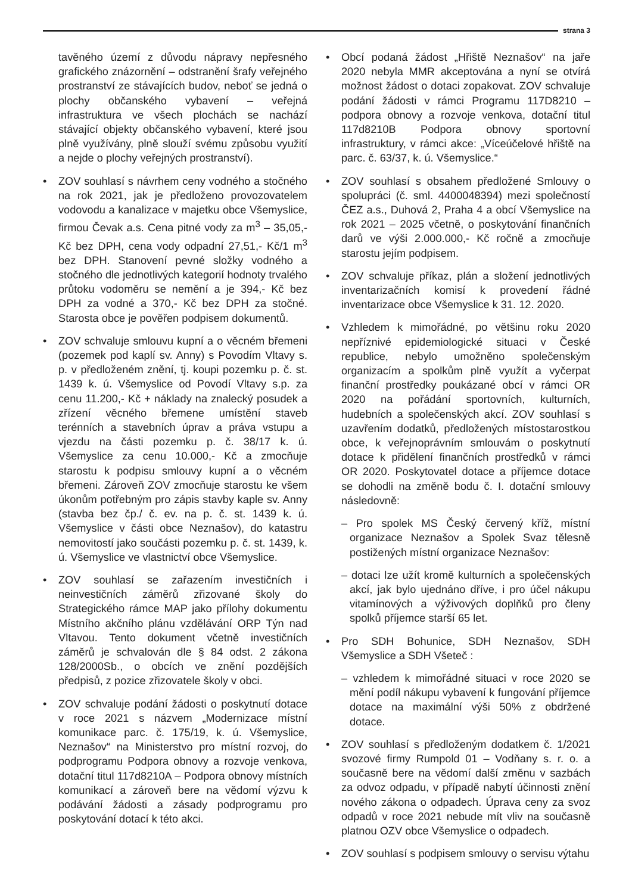strana 3
tavěného území z důvodu nápravy nepřesného grafického znázornění – odstranění šrafy veřejného prostranství ze stávajících budov, neboť se jedná o plochy občanského vybavení – veřejná infrastruktura ve všech plochách se nachází stávající objekty občanského vybavení, které jsou plně využívány, plně slouží svému způsobu využití a nejde o plochy veřejných prostranství).
• ZOV souhlasí s návrhem ceny vodného a stočného na rok 2021, jak je předloženo provozovatelem vodovodu a kanalizace v majetku obce Všemyslice, firmou Čevak a.s. Cena pitné vody za m<sup>3</sup> – 35,05,- Kč bez DPH, cena vody odpadní 27,51,- Kč/1 m<sup>3</sup> bez DPH. Stanovení pevné složky vodného a stočného dle jednotlivých kategorií hodnoty trvalého průtoku vodoměru se nemění a je 394,- Kč bez DPH za vodné a 370,- Kč bez DPH za stočné. Starosta obce je pověřen podpisem dokumentů.
• ZOV schvaluje smlouvu kupní a o věcném břemeni (pozemek pod kaplí sv. Anny) s Povodím Vltavy s. p. v předloženém znění, tj. koupi pozemku p. č. st. 1439 k. ú. Všemyslice od Povodí Vltavy s.p. za cenu 11.200,- Kč + náklady na znalecký posudek a zřízení věcného břemene umístění staveb terénních a stavebních úprav a práva vstupu a vjezdu na části pozemku p. č. 38/17 k. ú. Všemyslice za cenu 10.000,- Kč a zmocňuje starostu k podpisu smlouvy kupní a o věcném břemeni. Zároveň ZOV zmocňuje starostu ke všem úkonům potřebným pro zápis stavby kaple sv. Anny (stavba bez čp./ č. ev. na p. č. st. 1439 k. ú. Všemyslice v části obce Neznašov), do katastru nemovitostí jako součásti pozemku p. č. st. 1439, k. ú. Všemyslice ve vlastnictví obce Všemyslice.
• ZOV souhlasí se zařazením investičních i neinvestičních záměrů zřizované školy do Strategického rámce MAP jako přílohy dokumentu Místního akčního plánu vzdělávání ORP Týn nad Vltavou. Tento dokument včetně investičních záměrů je schvalován dle § 84 odst. 2 zákona 128/2000Sb., o obcích ve znění pozdějších předpisů, z pozice zřizovatele školy v obci.
• ZOV schvaluje podání žádosti o poskytnutí dotace v roce 2021 s názvem „Modernizace místní komunikace parc. č. 175/19, k. ú. Všemyslice, Neznašov“ na Ministerstvo pro místní rozvoj, do podprogramu Podpora obnovy a rozvoje venkova, dotační titul 117d8210A – Podpora obnovy místních komunikací a zároveň bere na vědomí výzvu k podávání žádosti a zásady podprogramu pro poskytování dotací k této akci.
• Obcí podaná žádost „Hřiště Neznašov“ na jaře 2020 nebyla MMR akceptována a nyní se otvírá možnost žádost o dotaci zopakovat. ZOV schvaluje podání žádosti v rámci Programu 117D8210 – podpora obnovy a rozvoje venkova, dotační titul 117d8210B Podpora obnovy sportovní infrastruktury, v rámci akce: „Víceúčelové hřiště na parc. č. 63/37, k. ú. Všemyslice.“
• ZOV souhlasí s obsahem předložené Smlouvy o spolupráci (č. sml. 4400048394) mezi společností ČEZ a.s., Duhová 2, Praha 4 a obcí Všemyslice na rok 2021 – 2025 včetně, o poskytování finančních darů ve výši 2.000.000,- Kč ročně a zmocňuje starostu jejím podpisem.
• ZOV schvaluje příkaz, plán a složení jednotlivých inventarizačních komisí k provedení řádné inventarizace obce Všemyslice k 31. 12. 2020.
• Vzhledem k mimořádné, po většinu roku 2020 nepříznivé epidemiologické situaci v České republice, nebylo umožněno společenským organizacím a spolkům plně využít a vyčerpat finanční prostředky poukázané obcí v rámci OR 2020 na pořádání sportovních, kulturních, hudebních a společenských akcí. ZOV souhlasí s uzavřením dodatků, předložených místostarostkou obce, k veřejnoprávním smlouvám o poskytnutí dotace k přidělení finančních prostředků v rámci OR 2020. Poskytovatel dotace a příjemce dotace se dohodli na změně bodu č. I. dotační smlouvy následovně:
– Pro spolek MS Český červený kříž, místní organizace Neznašov a Spolek Svaz tělesně postižených místní organizace Neznašov:
– dotaci lze užít kromě kulturních a společenských akcí, jak bylo ujednáno dříve, i pro účel nákupu vitamínových a výživových doplňků pro členy spolků příjemce starší 65 let.
• Pro SDH Bohunice, SDH Neznašov, SDH Všemyslice a SDH Všeteč :
– vzhledem k mimořádné situaci v roce 2020 se mění podíl nákupu vybavení k fungování příjemce dotace na maximální výši 50% z obdržené dotace.
• ZOV souhlasí s předloženým dodatkem č. 1/2021 svozové firmy Rumpold 01 – Vodňany s. r. o. a současně bere na vědomí další změnu v sazbách za odvoz odpadu, v případě nabytí účinnosti znění nového zákona o odpadech. Úprava ceny za svoz odpadů v roce 2021 nebude mít vliv na současně platnou OZV obce Všemyslice o odpadech.
• ZOV souhlasí s podpisem smlouvy o servisu výtahu